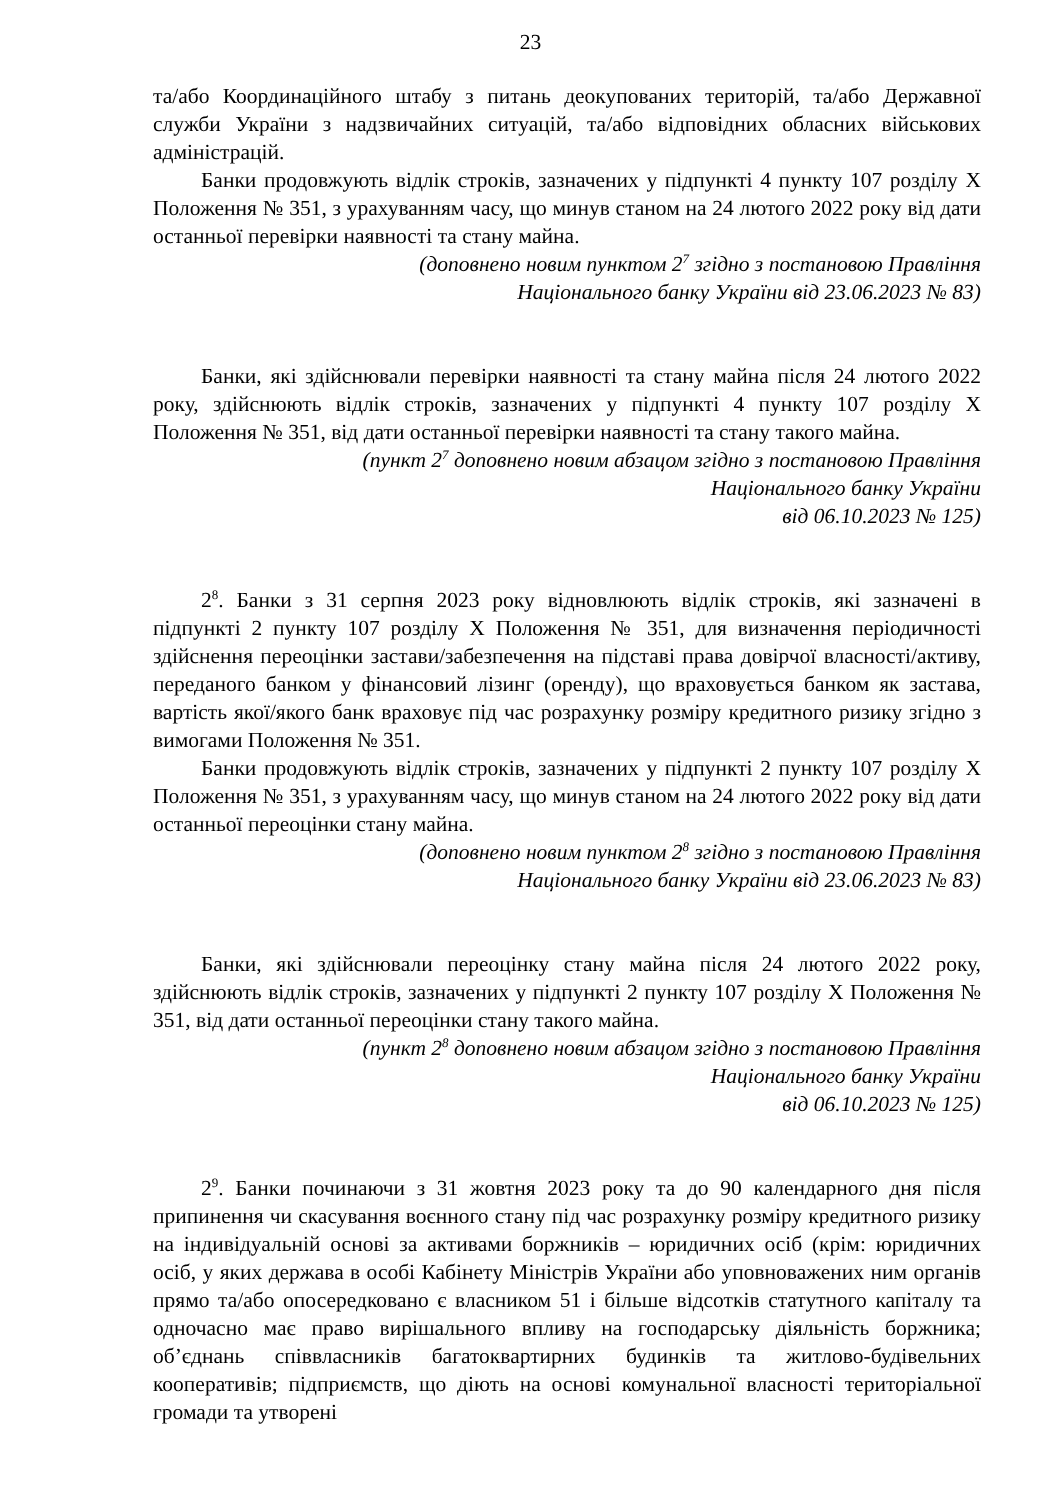23
та/або Координаційного штабу з питань деокупованих територій, та/або Державної служби України з надзвичайних ситуацій, та/або відповідних обласних військових адміністрацій.
Банки продовжують відлік строків, зазначених у підпункті 4 пункту 107 розділу Х Положення № 351, з урахуванням часу, що минув станом на 24 лютого 2022 року від дати останньої перевірки наявності та стану майна.
(доповнено новим пунктом 2<sup>7</sup> згідно з постановою Правління
Національного банку України від 23.06.2023 № 83)
Банки, які здійснювали перевірки наявності та стану майна після 24 лютого 2022 року, здійснюють відлік строків, зазначених у підпункті 4 пункту 107 розділу Х Положення № 351, від дати останньої перевірки наявності та стану такого майна.
(пункт 2<sup>7</sup> доповнено новим абзацом згідно з постановою Правління
Національного банку України
від 06.10.2023 № 125)
2<sup>8</sup>. Банки з 31 серпня 2023 року відновлюють відлік строків, які зазначені в підпункті 2 пункту 107 розділу Х Положення № 351, для визначення періодичності здійснення переоцінки застави/забезпечення на підставі права довірчої власності/активу, переданого банком у фінансовий лізинг (оренду), що враховується банком як застава, вартість якої/якого банк враховує під час розрахунку розміру кредитного ризику згідно з вимогами Положення № 351.
Банки продовжують відлік строків, зазначених у підпункті 2 пункту 107 розділу Х Положення № 351, з урахуванням часу, що минув станом на 24 лютого 2022 року від дати останньої переоцінки стану майна.
(доповнено новим пунктом 2<sup>8</sup> згідно з постановою Правління
Національного банку України від 23.06.2023 № 83)
Банки, які здійснювали переоцінку стану майна після 24 лютого 2022 року, здійснюють відлік строків, зазначених у підпункті 2 пункту 107 розділу Х Положення № 351, від дати останньої переоцінки стану такого майна.
(пункт 2<sup>8</sup> доповнено новим абзацом згідно з постановою Правління
Національного банку України
від 06.10.2023 № 125)
2<sup>9</sup>. Банки починаючи з 31 жовтня 2023 року та до 90 календарного дня після припинення чи скасування воєнного стану під час розрахунку розміру кредитного ризику на індивідуальній основі за активами боржників – юридичних осіб (крім: юридичних осіб, у яких держава в особі Кабінету Міністрів України або уповноважених ним органів прямо та/або опосередковано є власником 51 і більше відсотків статутного капіталу та одночасно має право вирішального впливу на господарську діяльність боржника; об’єднань співвласників багатоквартирних будинків та житлово-будівельних кооперативів; підприємств, що діють на основі комунальної власності територіальної громади та утворені